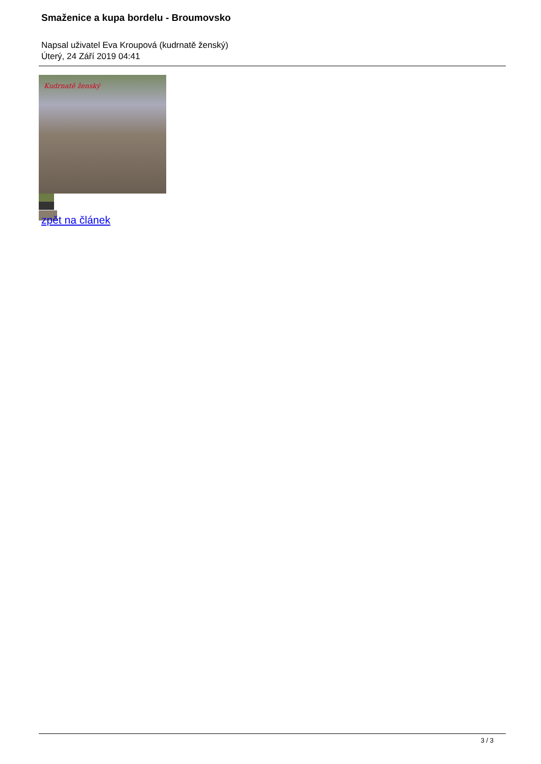Smaženice a kupa bordelu - Broumovsko
Napsal uživatel Eva Kroupová (kudrnatě ženský)
Úterý, 24 Září 2019 04:41
Kudrnatě ženský
zpět na článek
3 / 3